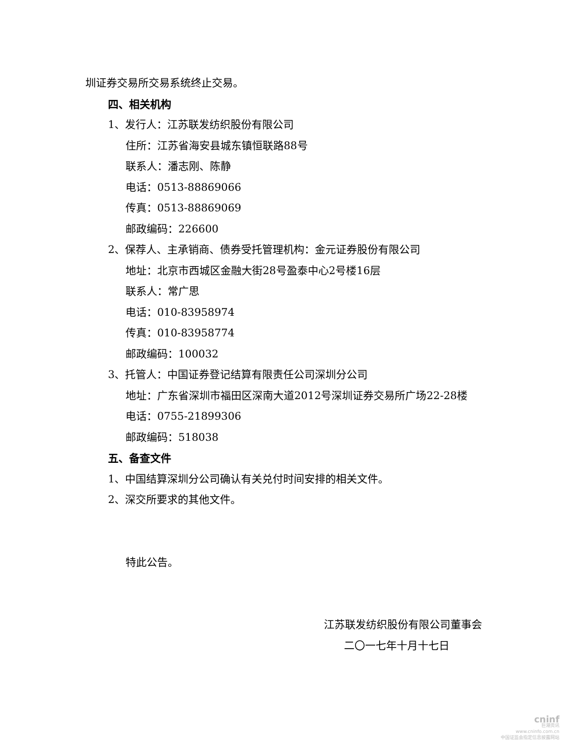圳证券交易所交易系统终止交易。
四、相关机构
1、发行人：江苏联发纺织股份有限公司
住所：江苏省海安县城东镇恒联路88号
联系人：潘志刚、陈静
电话：0513-88869066
传真：0513-88869069
邮政编码：226600
2、保荐人、主承销商、债券受托管理机构：金元证券股份有限公司
地址：北京市西城区金融大街28号盈泰中心2号楼16层
联系人：常广思
电话：010-83958974
传真：010-83958774
邮政编码：100032
3、托管人：中国证券登记结算有限责任公司深圳分公司
地址：广东省深圳市福田区深南大道2012号深圳证券交易所广场22-28楼
电话：0755-21899306
邮政编码：518038
五、备查文件
1、中国结算深圳分公司确认有关兑付时间安排的相关文件。
2、深交所要求的其他文件。
特此公告。
江苏联发纺织股份有限公司董事会
二〇一七年十月十七日
cninf
巨潮资讯
www.cninfo.com.cn
中国证监会指定信息披露网站